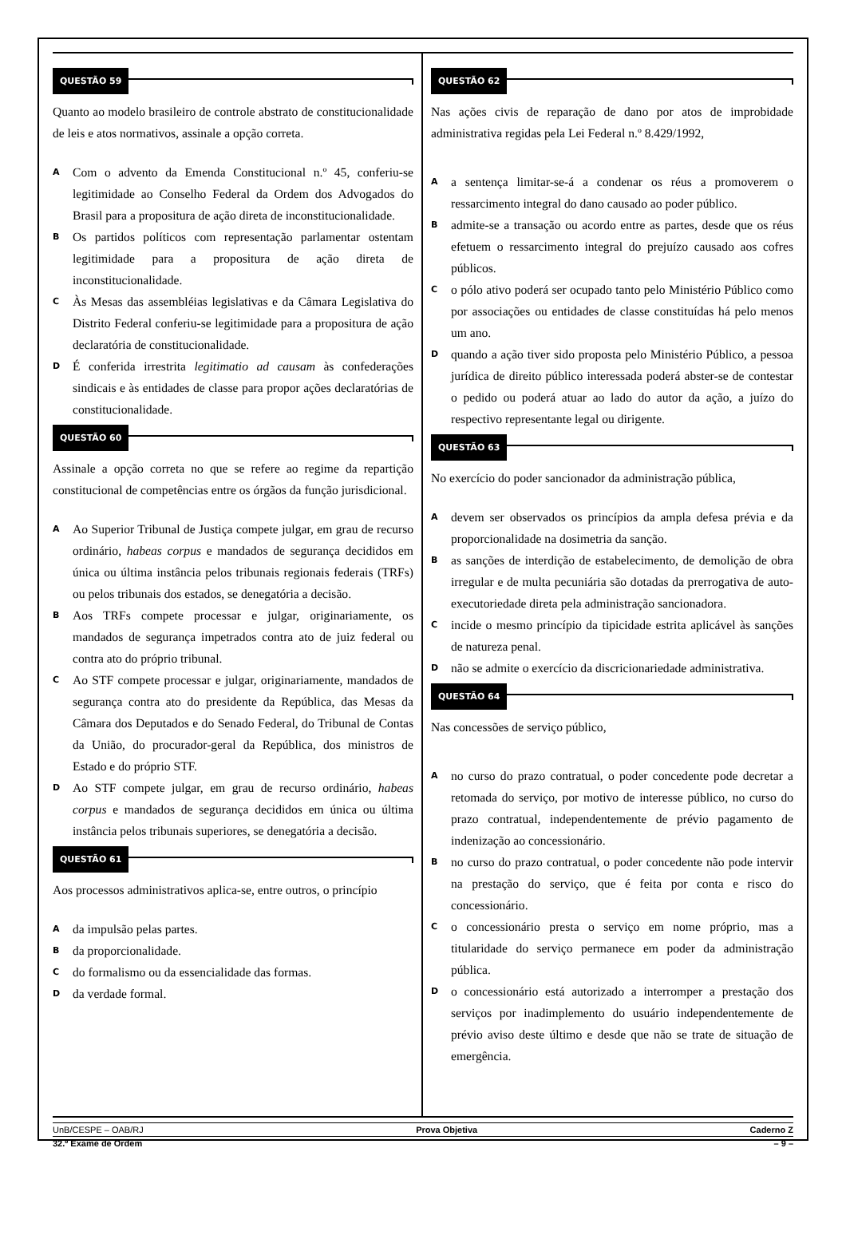QUESTÃO 59
Quanto ao modelo brasileiro de controle abstrato de constitucionalidade de leis e atos normativos, assinale a opção correta.
A
Com o advento da Emenda Constitucional n.º 45, conferiu-se legitimidade ao Conselho Federal da Ordem dos Advogados do Brasil para a propositura de ação direta de inconstitucionalidade.
B
Os partidos políticos com representação parlamentar ostentam legitimidade para a propositura de ação direta de inconstitucionalidade.
C
Às Mesas das assembléias legislativas e da Câmara Legislativa do Distrito Federal conferiu-se legitimidade para a propositura de ação declaratória de constitucionalidade.
D
É conferida irrestrita legitimatio ad causam às confederações sindicais e às entidades de classe para propor ações declaratórias de constitucionalidade.
QUESTÃO 60
Assinale a opção correta no que se refere ao regime da repartição constitucional de competências entre os órgãos da função jurisdicional.
A
Ao Superior Tribunal de Justiça compete julgar, em grau de recurso ordinário, habeas corpus e mandados de segurança decididos em única ou última instância pelos tribunais regionais federais (TRFs) ou pelos tribunais dos estados, se denegatória a decisão.
B
Aos TRFs compete processar e julgar, originariamente, os mandados de segurança impetrados contra ato de juiz federal ou contra ato do próprio tribunal.
C
Ao STF compete processar e julgar, originariamente, mandados de segurança contra ato do presidente da República, das Mesas da Câmara dos Deputados e do Senado Federal, do Tribunal de Contas da União, do procurador-geral da República, dos ministros de Estado e do próprio STF.
D
Ao STF compete julgar, em grau de recurso ordinário, habeas corpus e mandados de segurança decididos em única ou última instância pelos tribunais superiores, se denegatória a decisão.
QUESTÃO 61
Aos processos administrativos aplica-se, entre outros, o princípio
A
da impulsão pelas partes.
B
da proporcionalidade.
C
do formalismo ou da essencialidade das formas.
D
da verdade formal.
QUESTÃO 62
Nas ações civis de reparação de dano por atos de improbidade administrativa regidas pela Lei Federal n.º 8.429/1992,
A
a sentença limitar-se-á a condenar os réus a promoverem o ressarcimento integral do dano causado ao poder público.
B
admite-se a transação ou acordo entre as partes, desde que os réus efetuem o ressarcimento integral do prejuízo causado aos cofres públicos.
C
o pólo ativo poderá ser ocupado tanto pelo Ministério Público como por associações ou entidades de classe constituídas há pelo menos um ano.
D
quando a ação tiver sido proposta pelo Ministério Público, a pessoa jurídica de direito público interessada poderá abster-se de contestar o pedido ou poderá atuar ao lado do autor da ação, a juízo do respectivo representante legal ou dirigente.
QUESTÃO 63
No exercício do poder sancionador da administração pública,
A
devem ser observados os princípios da ampla defesa prévia e da proporcionalidade na dosimetria da sanção.
B
as sanções de interdição de estabelecimento, de demolição de obra irregular e de multa pecuniária são dotadas da prerrogativa de auto-executoriedade direta pela administração sancionadora.
C
incide o mesmo princípio da tipicidade estrita aplicável às sanções de natureza penal.
D
não se admite o exercício da discricionariedade administrativa.
QUESTÃO 64
Nas concessões de serviço público,
A
no curso do prazo contratual, o poder concedente pode decretar a retomada do serviço, por motivo de interesse público, no curso do prazo contratual, independentemente de prévio pagamento de indenização ao concessionário.
B
no curso do prazo contratual, o poder concedente não pode intervir na prestação do serviço, que é feita por conta e risco do concessionário.
C
o concessionário presta o serviço em nome próprio, mas a titularidade do serviço permanece em poder da administração pública.
D
o concessionário está autorizado a interromper a prestação dos serviços por inadimplemento do usuário independentemente de prévio aviso deste último e desde que não se trate de situação de emergência.
UnB/CESPE – OAB/RJ Prova Objetiva Caderno Z
32.º Exame de Ordem – 9 –